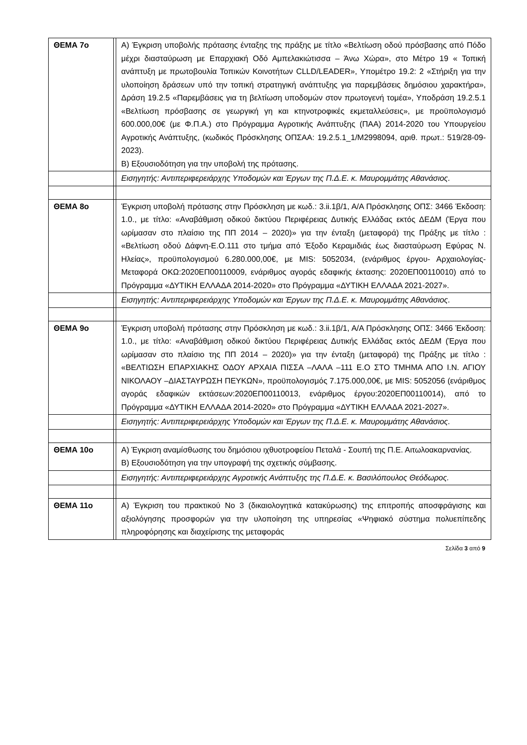| ΘΕΜΑ 7ο | | Α) Έγκριση υποβολής πρότασης ένταξης της πράξης με τίτλο «Βελτίωση οδού πρόσβασης από Πόδο μέχρι διασταύρωση με Επαρχιακή Οδό Αμπελακιώτισσα – Άνω Χώρα», στο Μέτρο 19 « Τοπική ανάπτυξη με πρωτοβουλία Τοπικών Κοινοτήτων CLLD/LEADER», Υπομέτρο 19.2: 2 «Στήριξη για την υλοποίηση δράσεων υπό την τοπική στρατηγική ανάπτυξης για παρεμβάσεις δημόσιου χαρακτήρα», Δράση 19.2.5 «Παρεμβάσεις για τη βελτίωση υποδομών στον πρωτογενή τομέα», Υποδράση 19.2.5.1 «Βελτίωση πρόσβασης σε γεωργική γη και κτηνοτροφικές εκμεταλλεύσεις», με προϋπολογισμό 600.000,00€ (με Φ.Π.Α.) στο Πρόγραμμα Αγροτικής Ανάπτυξης (ΠΑΑ) 2014-2020 του Υπουργείου Αγροτικής Ανάπτυξης, (κωδικός Πρόσκλησης ΟΠΣΑΑ: 19.2.5.1_1/Μ2998094, αριθ. πρωτ.: 519/28-09-2023). Β) Εξουσιοδότηση για την υποβολή της πρότασης. |
| | | Εισηγητής: Αντιπεριφερειάρχης Υποδομών και Έργων της Π.Δ.Ε. κ. Μαυρομμάτης Αθανάσιος. |
| ΘΕΜΑ 8ο | | Έγκριση υποβολή πρότασης στην Πρόσκληση με κωδ.: 3.ii.1β/1, Α/Α Πρόσκλησης ΟΠΣ: 3466 Έκδοση: 1.0., με τίτλο: «Αναβάθμιση οδικού δικτύου Περιφέρειας Δυτικής Ελλάδας εκτός ΔΕΔΜ (Έργα που ωρίμασαν στο πλαίσιο της ΠΠ 2014 – 2020)» για την ένταξη (μεταφορά) της Πράξης με τίτλο : «Βελτίωση οδού Δάφνη-Ε.Ο.111 στο τμήμα από Έξοδο Κεραμιδιάς έως διασταύρωση Εφύρας Ν. Ηλείας», προϋπολογισμού 6.280.000,00€, με MIS: 5052034, (ενάριθμος έργου- Αρχαιολογίας- Μεταφορά ΟΚΩ:2020ΕΠ00110009, ενάριθμος αγοράς εδαφικής έκτασης: 2020ΕΠ00110010) από το Πρόγραμμα «ΔΥΤΙΚΗ ΕΛΛΑΔΑ 2014-2020» στο Πρόγραμμα «ΔΥΤΙΚΗ ΕΛΛΑΔΑ 2021-2027». |
| | | Εισηγητής: Αντιπεριφερειάρχης Υποδομών και Έργων της Π.Δ.Ε. κ. Μαυρομμάτης Αθανάσιος. |
| ΘΕΜΑ 9ο | | Έγκριση υποβολή πρότασης στην Πρόσκληση με κωδ.: 3.ii.1β/1, Α/Α Πρόσκλησης ΟΠΣ: 3466 Έκδοση: 1.0., με τίτλο: «Αναβάθμιση οδικού δικτύου Περιφέρειας Δυτικής Ελλάδας εκτός ΔΕΔΜ (Έργα που ωρίμασαν στο πλαίσιο της ΠΠ 2014 – 2020)» για την ένταξη (μεταφορά) της Πράξης με τίτλο : «ΒΕΛΤΙΩΣΗ ΕΠΑΡΧΙΑΚΗΣ ΟΔΟΥ ΑΡΧΑΙΑ ΠΙΣΣΑ –ΛΑΛΑ –111 Ε.Ο ΣΤΟ ΤΜΗΜΑ ΑΠΟ Ι.Ν. ΑΓΙΟΥ ΝΙΚΟΛΑΟΥ –ΔΙΑΣΤΑΥΡΩΣΗ ΠΕΥΚΩΝ», προϋπολογισμός 7.175.000,00€, με MIS: 5052056 (ενάριθμος αγοράς εδαφικών εκτάσεων:2020ΕΠ00110013, ενάριθμος έργου:2020ΕΠ00110014), από το Πρόγραμμα «ΔΥΤΙΚΗ ΕΛΛΑΔΑ 2014-2020» στο Πρόγραμμα «ΔΥΤΙΚΗ ΕΛΛΑΔΑ 2021-2027». |
| | | Εισηγητής: Αντιπεριφερειάρχης Υποδομών και Έργων της Π.Δ.Ε. κ. Μαυρομμάτης Αθανάσιος. |
| ΘΕΜΑ 10ο | | Α) Έγκριση αναμίσθωσης του δημόσιου ιχθυοτροφείου Πεταλά - Σουπή της Π.Ε. Αιτωλοακαρνανίας. Β) Εξουσιοδότηση για την υπογραφή της σχετικής σύμβασης. |
| | | Εισηγητής: Αντιπεριφερειάρχης Αγροτικής Ανάπτυξης της Π.Δ.Ε. κ. Βασιλόπουλος Θεόδωρος. |
| ΘΕΜΑ 11ο | | Α) Έγκριση του πρακτικού Νο 3 (δικαιολογητικά κατακύρωσης) της επιτροπής αποσφράγισης και αξιολόγησης προσφορών για την υλοποίηση της υπηρεσίας «Ψηφιακό σύστημα πολυεπίπεδης πληροφόρησης και διαχείρισης της μεταφοράς |
Σελίδα 3 από 9